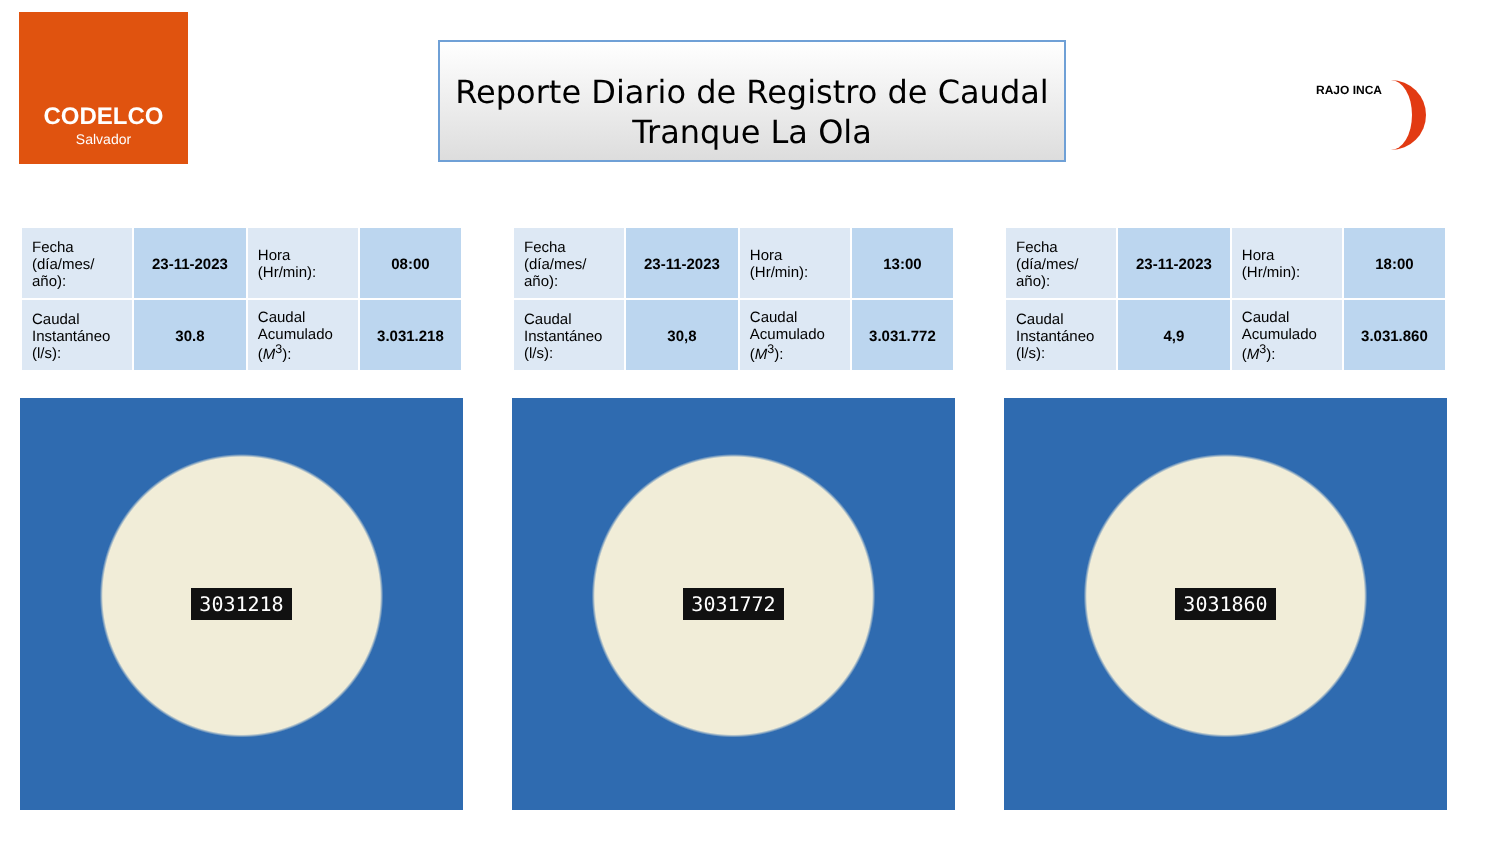CODELCO
Salvador
Reporte Diario de Registro de Caudal
Tranque La Ola
RAJO INCA
| Fecha (día/mes/ año): | 23-11-2023 | Hora (Hr/min): | 08:00 |
| Caudal Instantáneo (l/s): | 30.8 | Caudal Acumulado ( M<sup>3</sup>): | 3.031.218 |
3031218
| Fecha (día/mes/ año): | 23-11-2023 | Hora (Hr/min): | 13:00 |
| Caudal Instantáneo (l/s): | 30,8 | Caudal Acumulado ( M<sup>3</sup>): | 3.031.772 |
3031772
| Fecha (día/mes/ año): | 23-11-2023 | Hora (Hr/min): | 18:00 |
| Caudal Instantáneo (l/s): | 4,9 | Caudal Acumulado ( M<sup>3</sup>): | 3.031.860 |
3031860